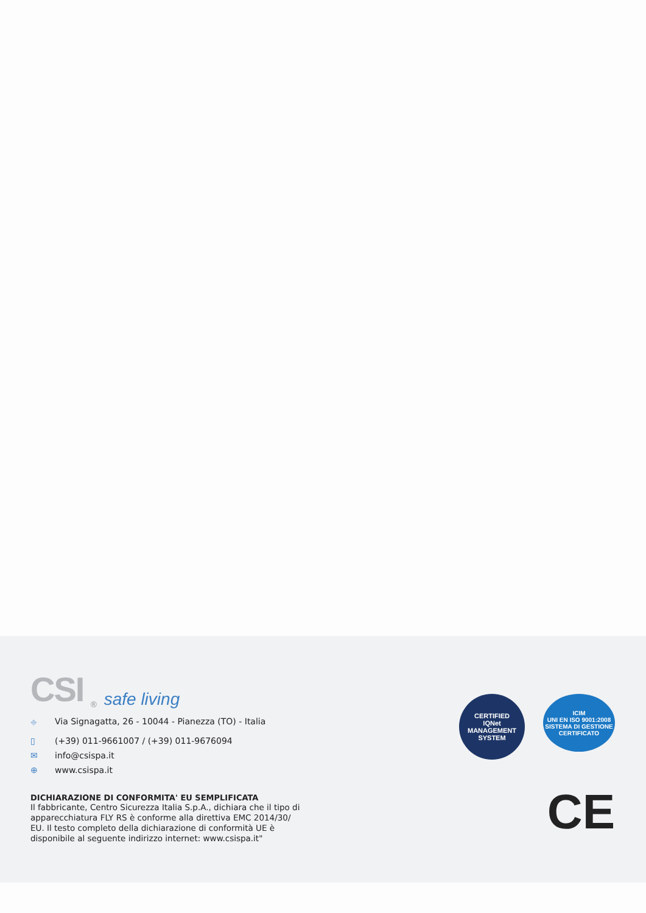CSI<sup>®</sup> safe living
⌖ Via Signagatta, 26 - 10044 - Pianezza (TO) - Italia
▯ (+39) 011-9661007 / (+39) 011-9676094
✉ info@csispa.it
⊕ www.csispa.it
DICHIARAZIONE DI CONFORMITA' EU SEMPLIFICATA
Il fabbricante, Centro Sicurezza Italia S.p.A., dichiara che il tipo di apparecchiatura FLY RS è conforme alla direttiva EMC 2014/30/ EU. Il testo completo della dichiarazione di conformità UE è disponibile al seguente indirizzo internet: www.csispa.it"
CERTIFIED
IQNet
MANAGEMENT SYSTEM
ICIM
UNI EN ISO 9001:2008
SISTEMA DI GESTIONE CERTIFICATO
CE